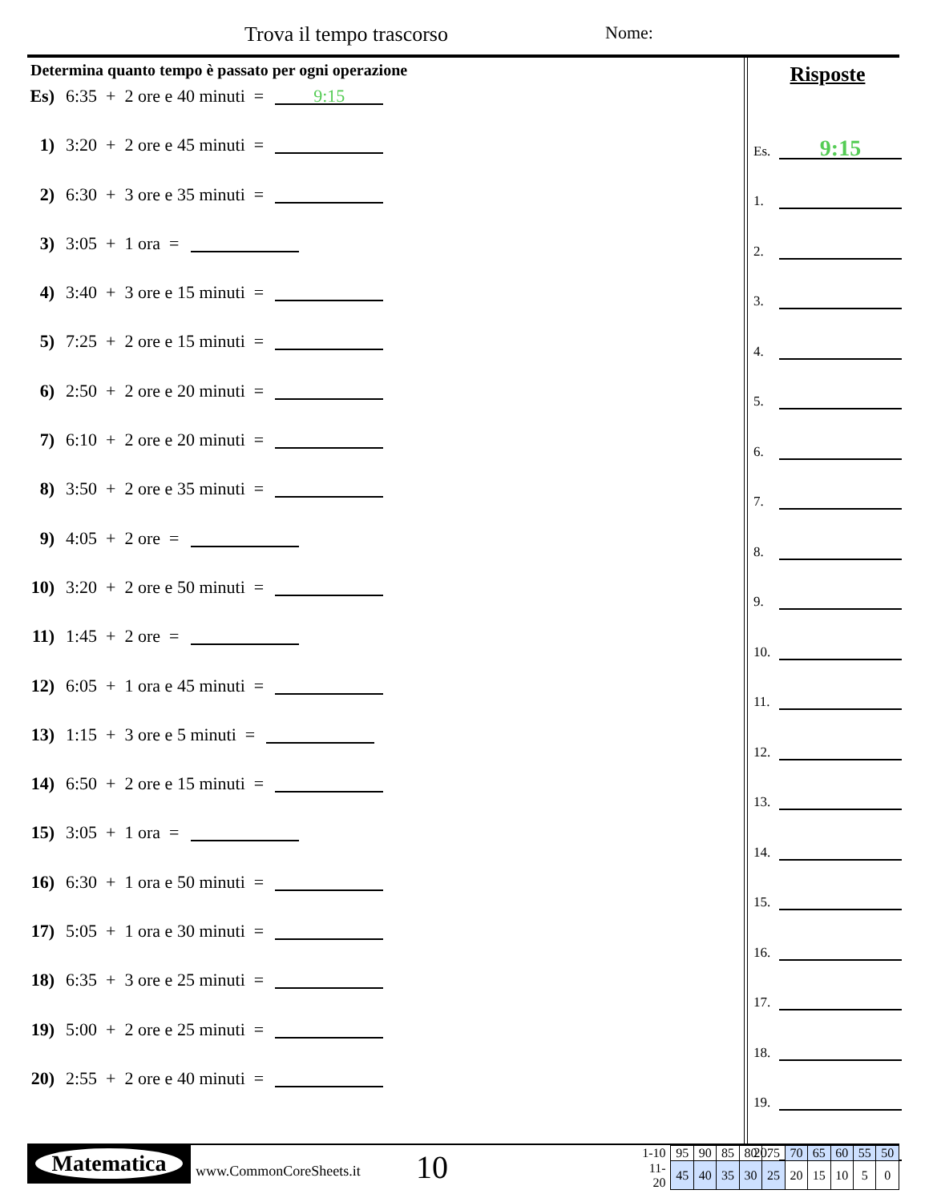Trova il tempo trascorso Nome:
Determina quanto tempo è passato per ogni operazione
Es) 6:35 + 2 ore e 40 minuti = 9:15
1) 3:20 + 2 ore e 45 minuti =
2) 6:30 + 3 ore e 35 minuti =
3) 3:05 + 1 ora =
4) 3:40 + 3 ore e 15 minuti =
5) 7:25 + 2 ore e 15 minuti =
6) 2:50 + 2 ore e 20 minuti =
7) 6:10 + 2 ore e 20 minuti =
8) 3:50 + 2 ore e 35 minuti =
9) 4:05 + 2 ore =
10) 3:20 + 2 ore e 50 minuti =
11) 1:45 + 2 ore =
12) 6:05 + 1 ora e 45 minuti =
13) 1:15 + 3 ore e 5 minuti =
14) 6:50 + 2 ore e 15 minuti =
15) 3:05 + 1 ora =
16) 6:30 + 1 ora e 50 minuti =
17) 5:05 + 1 ora e 30 minuti =
18) 6:35 + 3 ore e 25 minuti =
19) 5:00 + 2 ore e 25 minuti =
20) 2:55 + 2 ore e 40 minuti =
Risposte
Es. 9:15
1.
2.
3.
4.
5.
6.
7.
8.
9.
10.
11.
12.
13.
14.
15.
16.
17.
18.
19.
20.
Matematica
www.CommonCoreSheets.it 10
| 1-10 | 95 | 90 | 85 | 80 | 75 | 70 | 65 | 60 | 55 | 50 |
| 11-20 | 45 | 40 | 35 | 30 | 25 | 20 | 15 | 10 | 5 | 0 |